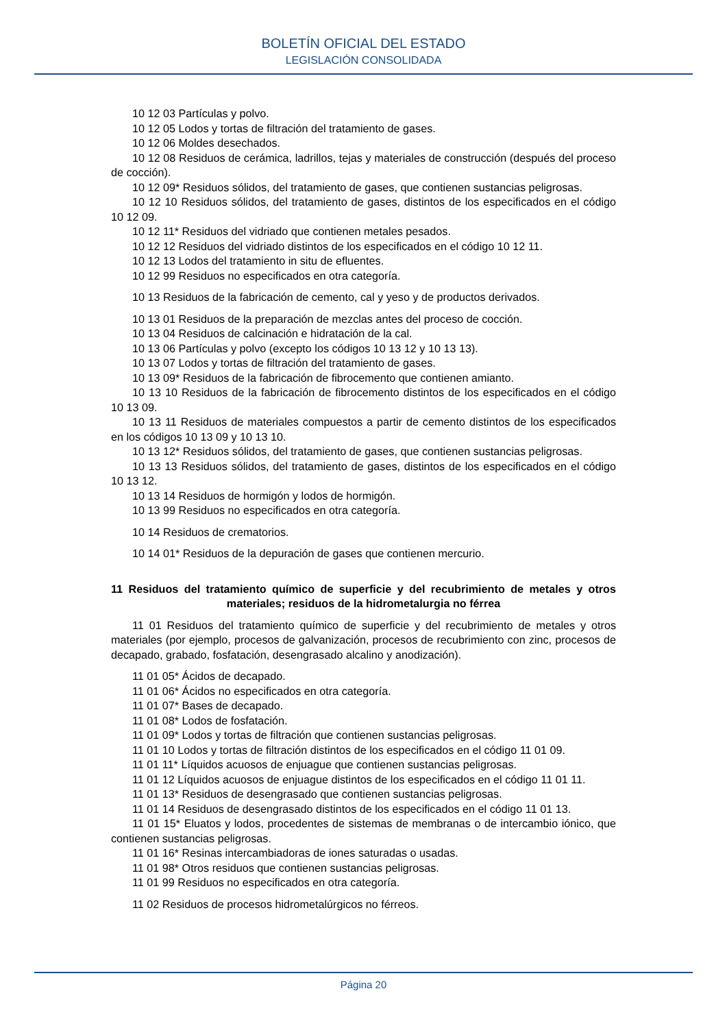BOLETÍN OFICIAL DEL ESTADO
LEGISLACIÓN CONSOLIDADA
10 12 03 Partículas y polvo.
10 12 05 Lodos y tortas de filtración del tratamiento de gases.
10 12 06 Moldes desechados.
10 12 08 Residuos de cerámica, ladrillos, tejas y materiales de construcción (después del proceso de cocción).
10 12 09* Residuos sólidos, del tratamiento de gases, que contienen sustancias peligrosas.
10 12 10 Residuos sólidos, del tratamiento de gases, distintos de los especificados en el código 10 12 09.
10 12 11* Residuos del vidriado que contienen metales pesados.
10 12 12 Residuos del vidriado distintos de los especificados en el código 10 12 11.
10 12 13 Lodos del tratamiento in situ de efluentes.
10 12 99 Residuos no especificados en otra categoría.
10 13 Residuos de la fabricación de cemento, cal y yeso y de productos derivados.
10 13 01 Residuos de la preparación de mezclas antes del proceso de cocción.
10 13 04 Residuos de calcinación e hidratación de la cal.
10 13 06 Partículas y polvo (excepto los códigos 10 13 12 y 10 13 13).
10 13 07 Lodos y tortas de filtración del tratamiento de gases.
10 13 09* Residuos de la fabricación de fibrocemento que contienen amianto.
10 13 10 Residuos de la fabricación de fibrocemento distintos de los especificados en el código 10 13 09.
10 13 11 Residuos de materiales compuestos a partir de cemento distintos de los especificados en los códigos 10 13 09 y 10 13 10.
10 13 12* Residuos sólidos, del tratamiento de gases, que contienen sustancias peligrosas.
10 13 13 Residuos sólidos, del tratamiento de gases, distintos de los especificados en el código 10 13 12.
10 13 14 Residuos de hormigón y lodos de hormigón.
10 13 99 Residuos no especificados en otra categoría.
10 14 Residuos de crematorios.
10 14 01* Residuos de la depuración de gases que contienen mercurio.
11 Residuos del tratamiento químico de superficie y del recubrimiento de metales y otros materiales; residuos de la hidrometalurgia no férrea
11 01 Residuos del tratamiento químico de superficie y del recubrimiento de metales y otros materiales (por ejemplo, procesos de galvanización, procesos de recubrimiento con zinc, procesos de decapado, grabado, fosfatación, desengrasado alcalino y anodización).
11 01 05* Ácidos de decapado.
11 01 06* Ácidos no especificados en otra categoría.
11 01 07* Bases de decapado.
11 01 08* Lodos de fosfatación.
11 01 09* Lodos y tortas de filtración que contienen sustancias peligrosas.
11 01 10 Lodos y tortas de filtración distintos de los especificados en el código 11 01 09.
11 01 11* Líquidos acuosos de enjuague que contienen sustancias peligrosas.
11 01 12 Líquidos acuosos de enjuague distintos de los especificados en el código 11 01 11.
11 01 13* Residuos de desengrasado que contienen sustancias peligrosas.
11 01 14 Residuos de desengrasado distintos de los especificados en el código 11 01 13.
11 01 15* Eluatos y lodos, procedentes de sistemas de membranas o de intercambio iónico, que contienen sustancias peligrosas.
11 01 16* Resinas intercambiadoras de iones saturadas o usadas.
11 01 98* Otros residuos que contienen sustancias peligrosas.
11 01 99 Residuos no especificados en otra categoría.
11 02 Residuos de procesos hidrometalúrgicos no férreos.
Página 20